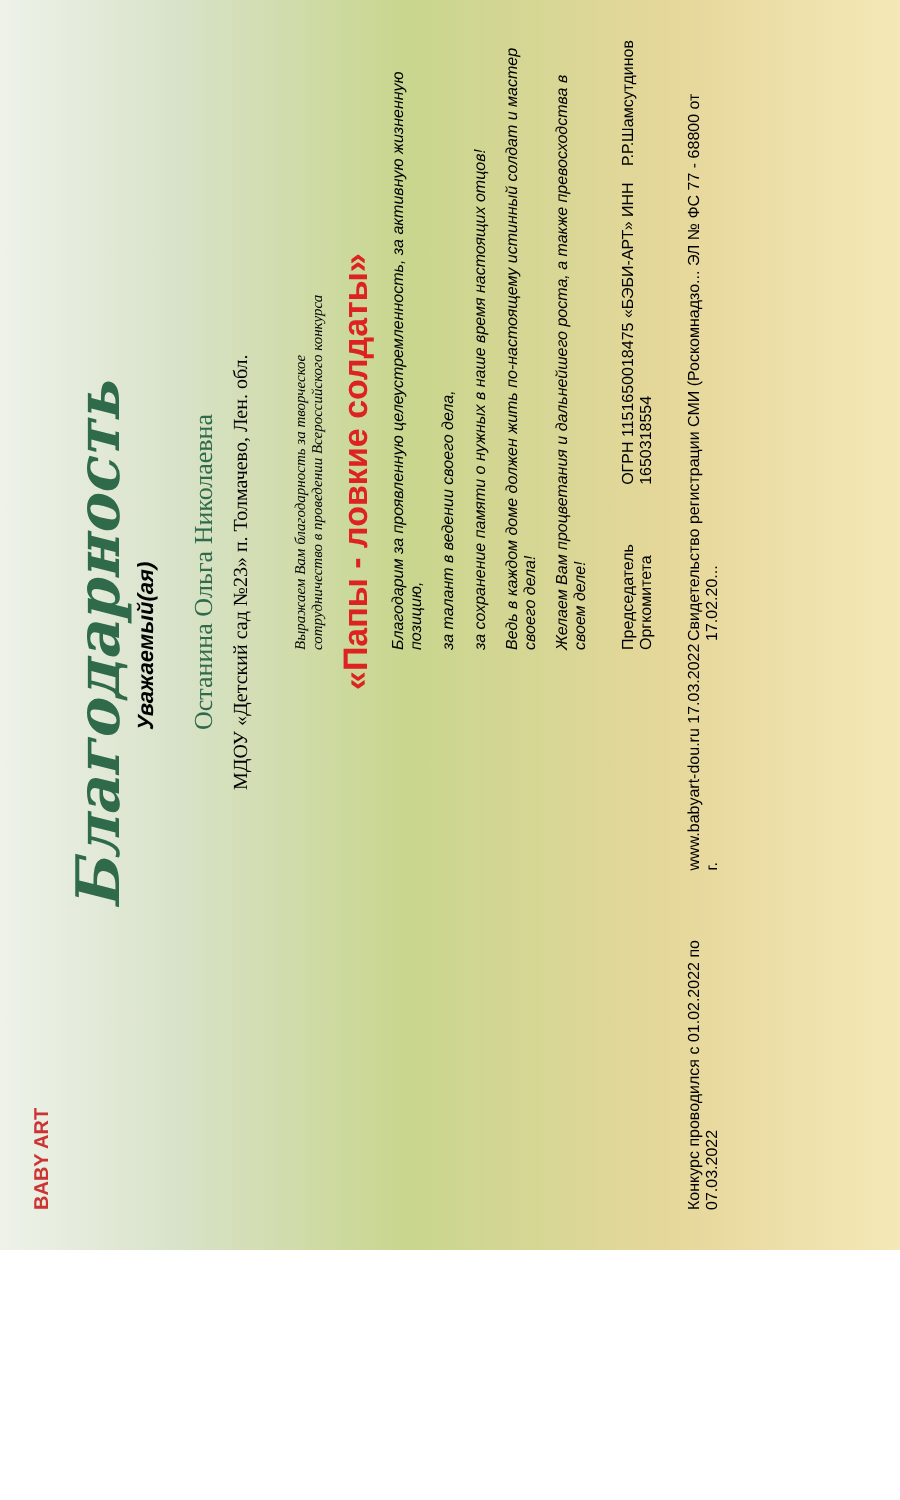BABY ART
Благодарность
Уважаемый(ая)
Останина Ольга Николаевна
МДОУ «Детский сад №23» п. Толмачево, Лен. обл.
Выражаем Вам благодарность за творческое
сотрудничество в проведении Всероссийского конкурса
«Папы - ловкие солдаты»
Благодарим за проявленную целеустремленность, за активную жизненную позицию,
за талант в ведении своего дела,
за сохранение памяти о нужных в наше время настоящих отцов!
Ведь в каждом доме должен жить по-настоящему истинный солдат и мастер своего дела!
Желаем Вам процветания и дальнейшего роста, а также превосходства в своем деле!
Председатель Оргкомитета ОГРН 1151650018475 «БЭБИ-АРТ» ИНН 1650318554 Р.Р.Шамсутдинов
Конкурс проводился с 01.02.2022 по 07.03.2022 www.babyart-dou.ru 17.03.2022 г. Свидетельство регистрации СМИ (Роскомнадзо... ЭЛ № ФС 77 - 68800 от 17.02.20...